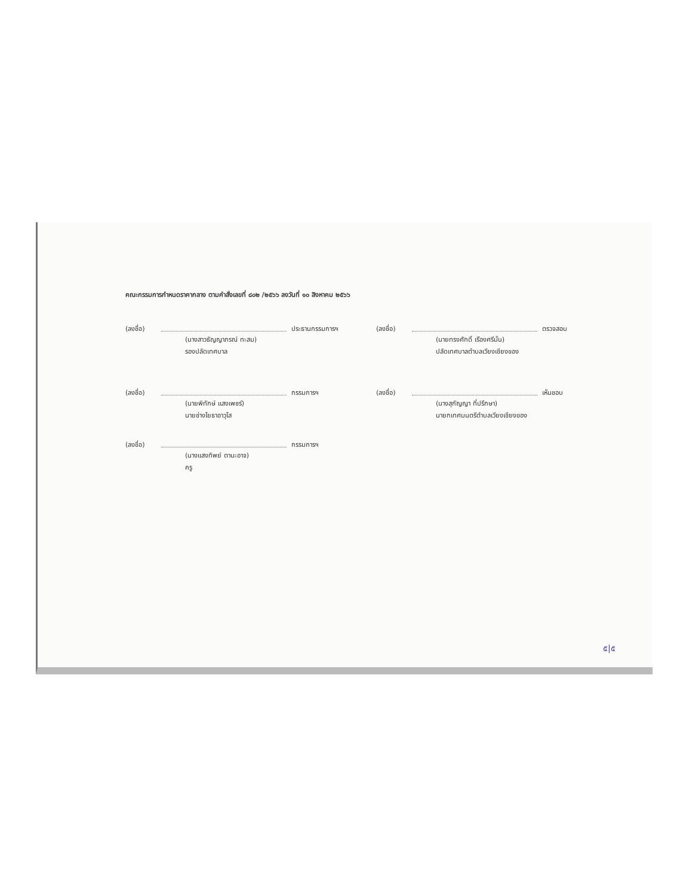คณะกรรมการกำหนดราคากลาง ตามคำสั่งเลขที่ ๘๐๒ /๒๕๖๖ ลงวันที่ ๑๐ สิงหาคม ๒๕๖๖
(ลงชื่อ) ประธานกรรมการฯ
(นางสาวธัญญาภรณ์ ทะสม)
รองปลัดเทศบาล
(ลงชื่อ) ตรวจสอบ
(นายทรงศักดิ์ เรืองศรีมั่น)
ปลัดเทศบาลตำบลเวียงเชียงของ
(ลงชื่อ) กรรมการฯ
(นายพิทักษ์ แสงเพชร์)
นายช่างโยธาอาวุโส
(ลงชื่อ) เห็นชอบ
(นางสุกัญญา ที่ปรึกษา)
นายกเทศมนตรีตำบลเวียงเชียงของ
(ลงชื่อ) กรรมการฯ
(นางแสงทิพย์ ตานะอาจ)
ครู
๕|๕